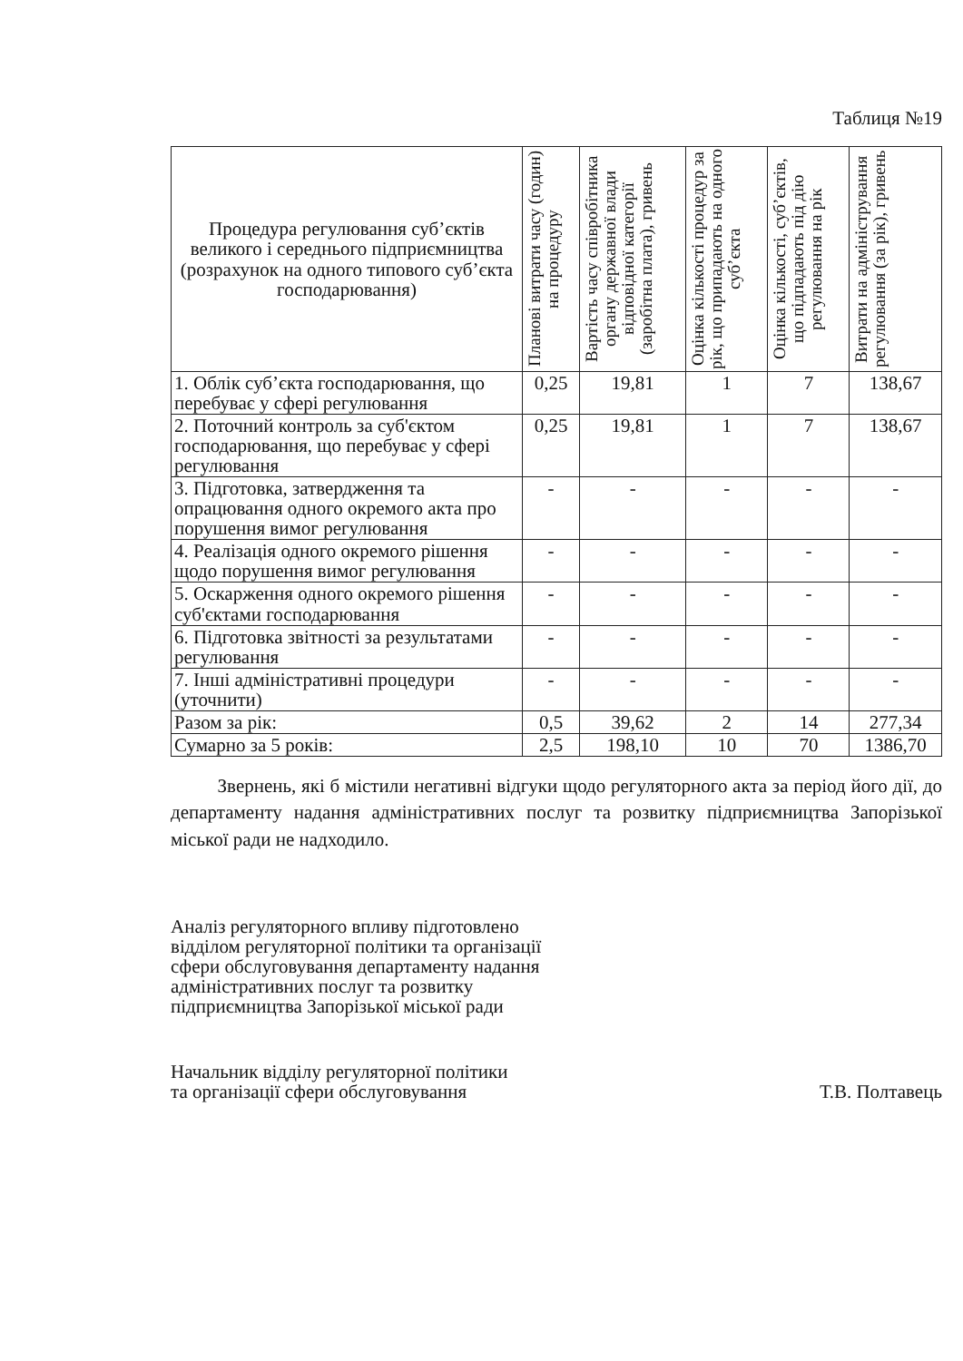Таблиця №19
| Процедура регулювання суб’єктів великого і середнього підприємництва (розрахунок на одного типового суб’єкта господарювання) | Планові витрати часу (годин) на процедуру | Вартість часу співробітника органу державної влади відповідної категорії (заробітна плата), гривень | Оцінка кількості процедур за рік, що припадають на одного суб’єкта | Оцінка кількості, суб’єктів, що підпадають під дію регулювання на рік | Витрати на адміністрування регулювання (за рік), гривень |
| --- | --- | --- | --- | --- | --- |
| 1. Облік суб’єкта господарювання, що перебуває у сфері регулювання | 0,25 | 19,81 | 1 | 7 | 138,67 |
| 2. Поточний контроль за суб'єктом господарювання, що перебуває у сфері регулювання | 0,25 | 19,81 | 1 | 7 | 138,67 |
| 3. Підготовка, затвердження та опрацювання одного окремого акта про порушення вимог регулювання | - | - | - | - | - |
| 4. Реалізація одного окремого рішення щодо порушення вимог регулювання | - | - | - | - | - |
| 5. Оскарження одного окремого рішення суб'єктами господарювання | - | - | - | - | - |
| 6. Підготовка звітності за результатами регулювання | - | - | - | - | - |
| 7. Інші адміністративні процедури (уточнити) | - | - | - | - | - |
| Разом за рік: | 0,5 | 39,62 | 2 | 14 | 277,34 |
| Сумарно за 5 років: | 2,5 | 198,10 | 10 | 70 | 1386,70 |
Звернень, які б містили негативні відгуки щодо регуляторного акта за період його дії, до департаменту надання адміністративних послуг та розвитку підприємництва Запорізької міської ради не надходило.
Аналіз регуляторного впливу підготовлено
відділом регуляторної політики та організації
сфери обслуговування департаменту надання
адміністративних послуг та розвитку
підприємництва Запорізької міської ради
Начальник відділу регуляторної політики
та організації сфери обслуговування
Т.В. Полтавець